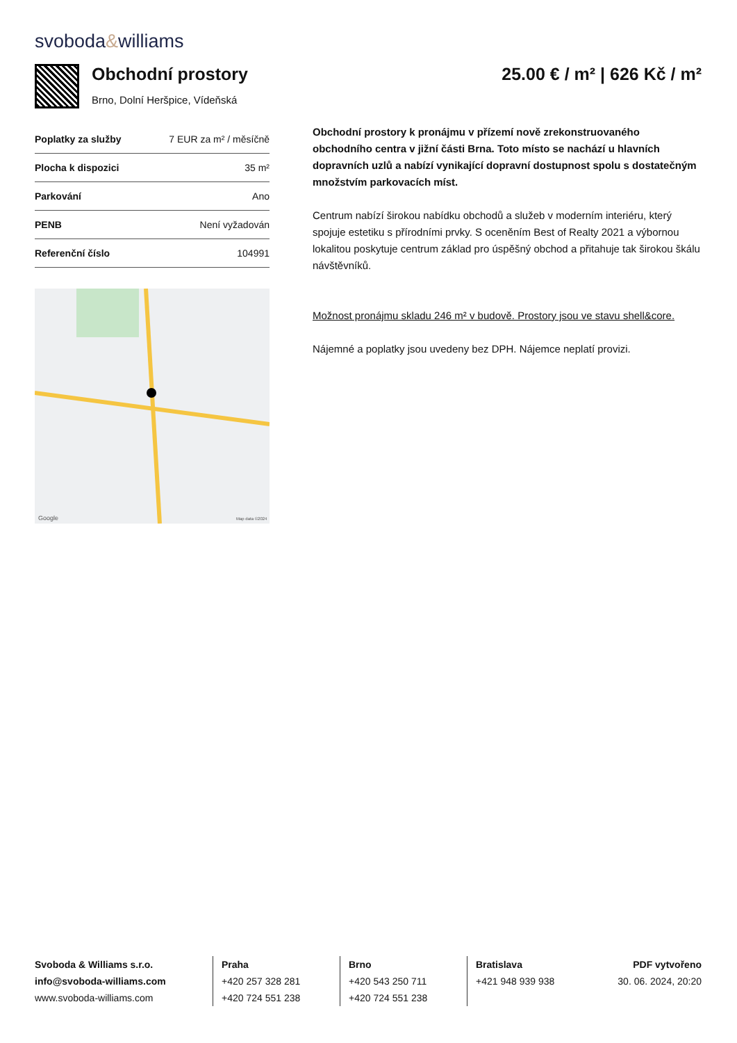svoboda&williams
Obchodní prostory
Brno, Dolní Heršpice, Vídeňská
25.00 € / m² | 626 Kč / m²
| Poplatky za služby | 7 EUR za m² / měsíčně |
| Plocha k dispozici | 35 m² |
| Parkování | Ano |
| PENB | Není vyžadován |
| Referenční číslo | 104991 |
Google
Map data ©2024
Obchodní prostory k pronájmu v přízemí nově zrekonstruovaného obchodního centra v jižní části Brna. Toto místo se nachází u hlavních dopravních uzlů a nabízí vynikající dopravní dostupnost spolu s dostatečným množstvím parkovacích míst.
Centrum nabízí širokou nabídku obchodů a služeb v moderním interiéru, který spojuje estetiku s přírodními prvky. S oceněním Best of Realty 2021 a výbornou lokalitou poskytuje centrum základ pro úspěšný obchod a přitahuje tak širokou škálu návštěvníků.
Možnost pronájmu skladu 246 m² v budově. Prostory jsou ve stavu shell&core.
Nájemné a poplatky jsou uvedeny bez DPH. Nájemce neplatí provizi.
Svoboda & Williams s.r.o.
info@svoboda-williams.com
www.svoboda-williams.com
Praha
+420 257 328 281
+420 724 551 238
Brno
+420 543 250 711
+420 724 551 238
Bratislava
+421 948 939 938
PDF vytvořeno
30. 06. 2024, 20:20